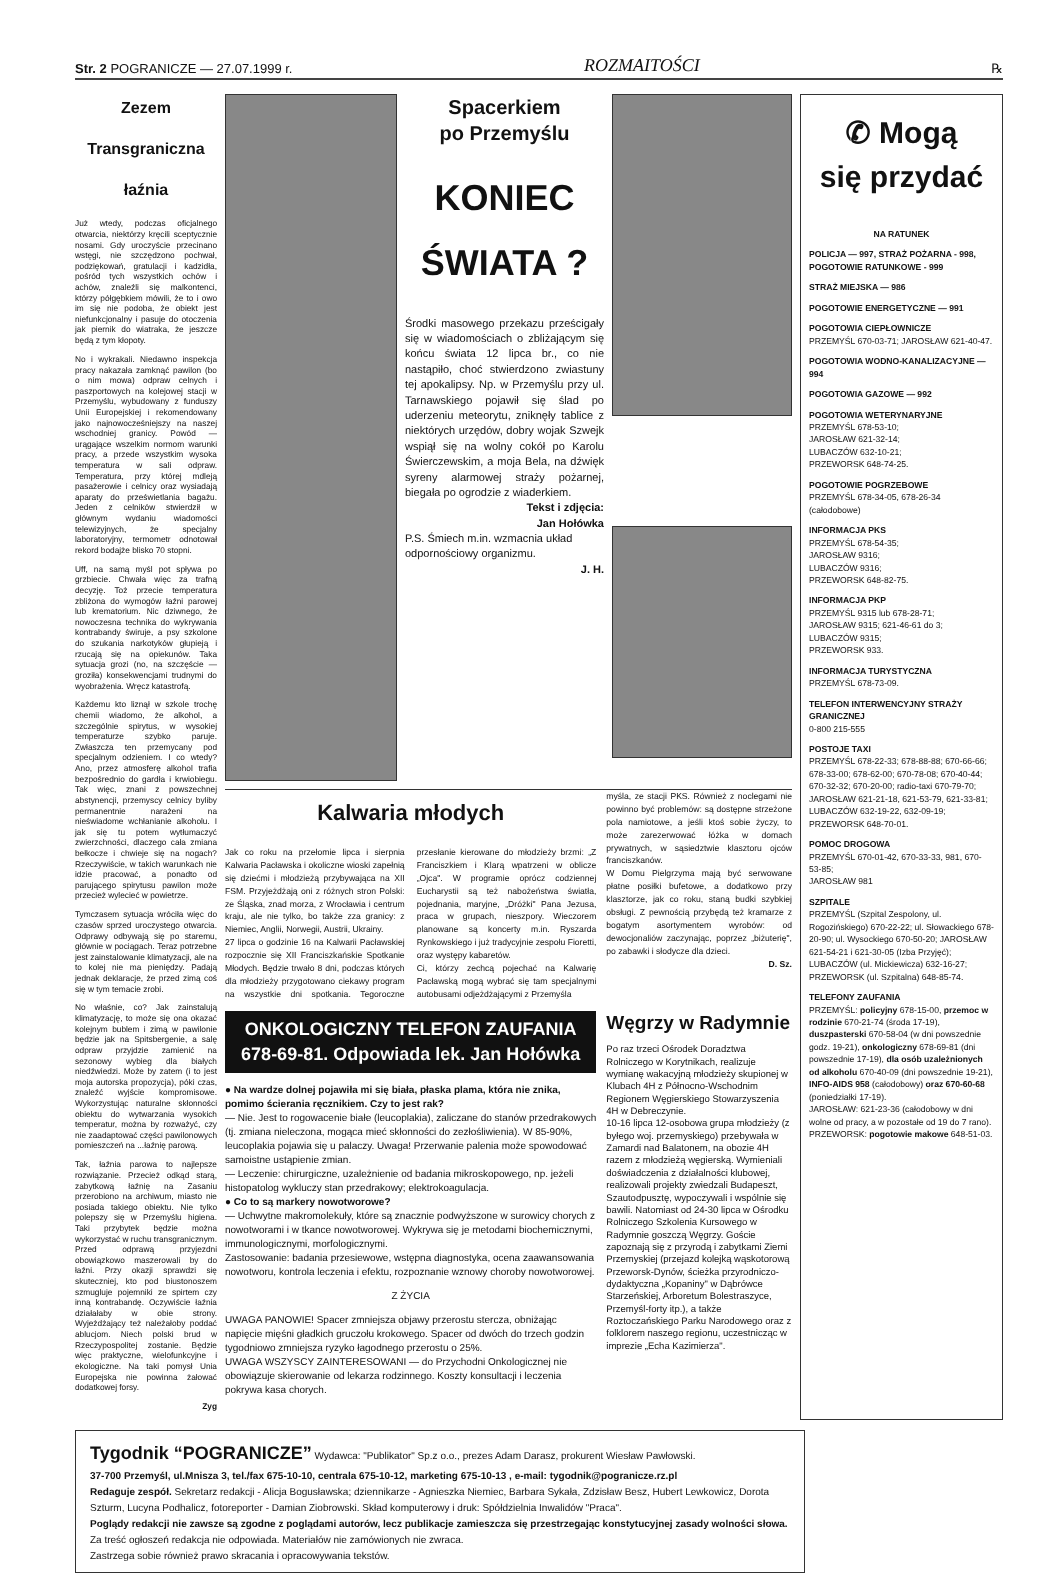Str. 2 POGRANICZE — 27.07.1999 r. ROZMAITOŚCI ℞
Zezem
Transgraniczna
łaźnia
Już wtedy, podczas oficjalnego otwarcia, niektórzy kręcili sceptycznie nosami. Gdy uroczyście przecinano wstęgi, nie szczędzono pochwał, podziękowań, gratulacji i kadzidła, pośród tych wszystkich ochów i achów, znaleźli się malkontenci, którzy półgębkiem mówili, że to i owo im się nie podoba, że obiekt jest niefunkcjonalny i pasuje do otoczenia jak piernik do wiatraka, że jeszcze będą z tym kłopoty.
No i wykrakali. Niedawno inspekcja pracy nakazała zamknąć pawilon (bo o nim mowa) odpraw celnych i paszportowych na kolejowej stacji w Przemyślu, wybudowany z funduszy Unii Europejskiej i rekomendowany jako najnowocześniejszy na naszej wschodniej granicy. Powód — urągające wszelkim normom warunki pracy, a przede wszystkim wysoka temperatura w sali odpraw. Temperatura, przy której mdleją pasażerowie i celnicy oraz wysiadają aparaty do prześwietlania bagażu. Jeden z celników stwierdził w głównym wydaniu wiadomości telewizyjnych, że specjalny laboratoryjny, termometr odnotował rekord bodajże blisko 70 stopni.
Uff, na samą myśl pot spływa po grzbiecie. Chwała więc za trafną decyzję. Toż przecie temperatura zbliżona do wymogów łaźni parowej lub krematorium. Nic dziwnego, że nowoczesna technika do wykrywania kontrabandy świruje, a psy szkolone do szukania narkotyków głupieją i rzucają się na opiekunów. Taka sytuacja grozi (no, na szczęście — groziła) konsekwencjami trudnymi do wyobrażenia. Wręcz katastrofą.
Każdemu kto liznął w szkole trochę chemii wiadomo, że alkohol, a szczególnie spirytus, w wysokiej temperaturze szybko paruje. Zwłaszcza ten przemycany pod specjalnym odzieniem. I co wtedy? Ano, przez atmosferę alkohol trafia bezpośrednio do gardła i krwiobiegu. Tak więc, znani z powszechnej abstynencji, przemyscy celnicy byliby permanentnie narażeni na nieświadome wchłanianie alkoholu. I jak się tu potem wytłumaczyć zwierzchności, dlaczego cała zmiana bełkocze i chwieje się na nogach? Rzeczywiście, w takich warunkach nie idzie pracować, a ponadto od parującego spirytusu pawilon może przecież wylecieć w powietrze.
Tymczasem sytuacja wróciła więc do czasów sprzed uroczystego otwarcia. Odprawy odbywają się po staremu, głównie w pociągach. Teraz potrzebne jest zainstalowanie klimatyzacji, ale na to kolej nie ma pieniędzy. Padają jednak deklaracje, że przed zimą coś się w tym temacie zrobi.
No właśnie, co? Jak zainstalują klimatyzację, to może się ona okazać kolejnym bublem i zimą w pawilonie będzie jak na Spitsbergenie, a salę odpraw przyjdzie zamienić na sezonowy wybieg dla białych niedźwiedzi. Może by zatem (i to jest moja autorska propozycja), póki czas, znaleźć wyjście kompromisowe. Wykorzystując naturalne skłonności obiektu do wytwarzania wysokich temperatur, można by rozważyć, czy nie zaadaptować części pawilonowych pomieszczeń na ...łaźnię parową.
Tak, łaźnia parowa to najlepsze rozwiązanie. Przecież odkąd starą, zabytkową łaźnię na Zasaniu przerobiono na archiwum, miasto nie posiada takiego obiektu. Nie tylko polepszy się w Przemyślu higiena. Taki przybytek będzie można wykorzystać w ruchu transgranicznym. Przed odprawą przyjezdni obowiązkowo maszerowali by do łaźni. Przy okazji sprawdzi się skuteczniej, kto pod biustonoszem szmugluje pojemniki ze spirtem czy inną kontrabandę. Oczywiście łaźnia działałaby w obie strony. Wyjeżdżający też należałoby poddać ablucjom. Niech polski brud w Rzeczypospolitej zostanie. Będzie więc praktyczne, wielofunkcyjne i ekologiczne. Na taki pomysł Unia Europejska nie powinna żałować dodatkowej forsy.
Zyg
Spacerkiem
po Przemyślu
KONIEC
ŚWIATA ?
Środki masowego przekazu prześcigały się w wiadomościach o zbliżającym się końcu świata 12 lipca br., co nie nastąpiło, choć stwierdzono zwiastuny tej apokalipsy. Np. w Przemyślu przy ul. Tarnawskiego pojawił się ślad po uderzeniu meteorytu, zniknęły tablice z niektórych urzędów, dobry wojak Szwejk wspiął się na wolny cokół po Karolu Świerczewskim, a moja Bela, na dźwięk syreny alarmowej straży pożarnej, biegała po ogrodzie z wiaderkiem.
Tekst i zdjęcia:
Jan Hołówka
P.S. Śmiech m.in. wzmacnia układ odpornościowy organizmu.
J. H.
Kalwaria młodych
Jak co roku na przełomie lipca i sierpnia Kalwaria Pacławska i okoliczne wioski zapełnią się dziećmi i młodzieżą przybywająca na XII FSM. Przyjeżdżają oni z różnych stron Polski: ze Śląska, znad morza, z Wrocławia i centrum kraju, ale nie tylko, bo także zza granicy: z Niemiec, Anglii, Norwegii, Austrii, Ukrainy.
27 lipca o godzinie 16 na Kalwarii Pacławskiej rozpocznie się XII Franciszkańskie Spotkanie Młodych. Będzie trwało 8 dni, podczas których dla młodzieży przygotowano ciekawy program na wszystkie dni spotkania. Tegoroczne przesłanie kierowane do młodzieży brzmi: „Z Franciszkiem i Klarą wpatrzeni w oblicze „Ojca". W programie oprócz codziennej Eucharystii są też nabożeństwa światła, pojednania, maryjne, „Dróżki" Pana Jezusa, praca w grupach, nieszpory. Wieczorem planowane są koncerty m.in. Ryszarda Rynkowskiego i już tradycyjnie zespołu Fioretti, oraz występy kabaretów.
Ci, którzy zechcą pojechać na Kalwarię Pacławską mogą wybrać się tam specjalnymi autobusami odjeżdżającymi z Przemyśla
myśla, ze stacji PKS. Również z noclegami nie powinno być problemów: są dostępne strzeżone pola namiotowe, a jeśli ktoś sobie życzy, to może zarezerwować łóżka w domach prywatnych, w sąsiedztwie klasztoru ojców franciszkanów.
W Domu Pielgrzyma mają być serwowane płatne posiłki bufetowe, a dodatkowo przy klasztorze, jak co roku, staną budki szybkiej obsługi. Z pewnością przybędą też kramarze z bogatym asortymentem wyrobów: od dewocjonaliów zaczynając, poprzez „biżuterię", po zabawki i słodycze dla dzieci.
D. Sz.
ONKOLOGICZNY TELEFON ZAUFANIA
678-69-81. Odpowiada lek. Jan Hołówka
● Na wardze dolnej pojawiła mi się biała, płaska plama, która nie znika, pomimo ścierania ręcznikiem. Czy to jest rak?
— Nie. Jest to rogowacenie białe (leucoplakia), zaliczane do stanów przedrakowych (tj. zmiana nieleczona, mogąca mieć skłonności do zezłośliwienia). W 85-90%, leucoplakia pojawia się u palaczy. Uwaga! Przerwanie palenia może spowodować samoistne ustąpienie zmian.
— Leczenie: chirurgiczne, uzależnienie od badania mikroskopowego, np. jeżeli histopatolog wykluczy stan przedrakowy; elektrokoagulacja.
● Co to są markery nowotworowe?
— Uchwytne makromolekuły, które są znacznie podwyższone w surowicy chorych z nowotworami i w tkance nowotworowej. Wykrywa się je metodami biochemicznymi, immunologicznymi, morfologicznymi.
Zastosowanie: badania przesiewowe, wstępna diagnostyka, ocena zaawansowania nowotworu, kontrola leczenia i efektu, rozpoznanie wznowy choroby nowotworowej.
Z ŻYCIA
UWAGA PANOWIE! Spacer zmniejsza objawy przerostu stercza, obniżając napięcie mięśni gładkich gruczołu krokowego. Spacer od dwóch do trzech godzin tygodniowo zmniejsza ryzyko łagodnego przerostu o 25%.
UWAGA WSZYSCY ZAINTERESOWANI — do Przychodni Onkologicznej nie obowiązuje skierowanie od lekarza rodzinnego. Koszty konsultacji i leczenia pokrywa kasa chorych.
Węgrzy w Radymnie
Po raz trzeci Ośrodek Doradztwa Rolniczego w Korytnikach, realizuje wymianę wakacyjną młodzieży skupionej w Klubach 4H z Północno-Wschodnim Regionem Węgierskiego Stowarzyszenia 4H w Debreczynie.
10-16 lipca 12-osobowa grupa młodzieży (z byłego woj. przemyskiego) przebywała w Zamardi nad Balatonem, na obozie 4H razem z młodzieżą węgierską. Wymieniali doświadczenia z działalności klubowej, realizowali projekty zwiedzali Budapeszt, Szautodpusztę, wypoczywali i wspólnie się bawili. Natomiast od 24-30 lipca w Ośrodku Rolniczego Szkolenia Kursowego w Radymnie goszczą Węgrzy. Goście zapoznają się z przyrodą i zabytkami Ziemi Przemyskiej (przejazd kolejką wąskotorową Przeworsk-Dynów, ścieżka przyrodniczo-dydaktyczna „Kopaniny" w Dąbrówce Starzeńskiej, Arboretum Bolestraszyce, Przemyśl-forty itp.), a także Roztoczańskiego Parku Narodowego oraz z folklorem naszego regionu, uczestnicząc w imprezie „Echa Kazimierza".
✆ Mogą
się przydać
NA RATUNEK
POLICJA — 997, STRAŻ POŻARNA - 998, POGOTOWIE RATUNKOWE - 999
STRAŻ MIEJSKA — 986
POGOTOWIE ENERGETYCZNE — 991
POGOTOWIA CIEPŁOWNICZE
PRZEMYŚL 670-03-71; JAROSŁAW 621-40-47.
POGOTOWIA WODNO-KANALIZACYJNE — 994
POGOTOWIA GAZOWE — 992
POGOTOWIA WETERYNARYJNE
PRZEMYŚL 678-53-10;
JAROSŁAW 621-32-14;
LUBACZÓW 632-10-21;
PRZEWORSK 648-74-25.
POGOTOWIE POGRZEBOWE
PRZEMYŚL 678-34-05, 678-26-34 (całodobowe)
INFORMACJA PKS
PRZEMYŚL 678-54-35;
JAROSŁAW 9316;
LUBACZÓW 9316;
PRZEWORSK 648-82-75.
INFORMACJA PKP
PRZEMYŚL 9315 lub 678-28-71;
JAROSŁAW 9315; 621-46-61 do 3;
LUBACZÓW 9315;
PRZEWORSK 933.
INFORMACJA TURYSTYCZNA
PRZEMYŚL 678-73-09.
TELEFON INTERWENCYJNY STRAŻY GRANICZNEJ
0-800 215-555
POSTOJE TAXI
PRZEMYŚL 678-22-33; 678-88-88; 670-66-66; 678-33-00; 678-62-00; 670-78-08; 670-40-44; 670-32-32; 670-20-00; radio-taxi 670-79-70; JAROSŁAW 621-21-18, 621-53-79, 621-33-81; LUBACZÓW 632-19-22, 632-09-19; PRZEWORSK 648-70-01.
POMOC DROGOWA
PRZEMYŚL 670-01-42, 670-33-33, 981, 670-53-85;
JAROSŁAW 981
SZPITALE
PRZEMYŚL (Szpital Zespolony, ul. Rogozińskiego) 670-22-22; ul. Słowackiego 678-20-90; ul. Wysockiego 670-50-20; JAROSŁAW 621-54-21 i 621-30-05 (Izba Przyjęć); LUBACZÓW (ul. Mickiewicza) 632-16-27; PRZEWORSK (ul. Szpitalna) 648-85-74.
TELEFONY ZAUFANIA
PRZEMYŚL: policyjny 678-15-00, przemoc w rodzinie 670-21-74 (środa 17-19), duszpasterski 670-58-04 (w dni powszednie godz. 19-21), onkologiczny 678-69-81 (dni powszednie 17-19), dla osób uzależnionych od alkoholu 670-40-09 (dni powszednie 19-21), INFO-AIDS 958 (całodobowy) oraz 670-60-68 (poniedziałki 17-19).
JAROSŁAW: 621-23-36 (całodobowy w dni wolne od pracy, a w pozostałe od 19 do 7 rano).
PRZEWORSK: pogotowie makowe 648-51-03.
Tygodnik “POGRANICZE” Wydawca: "Publikator" Sp.z o.o., prezes Adam Darasz, prokurent Wiesław Pawłowski.
37-700 Przemyśl, ul.Mnisza 3, tel./fax 675-10-10, centrala 675-10-12, marketing 675-10-13 , e-mail: tygodnik@pogranicze.rz.pl
Redaguje zespół. Sekretarz redakcji - Alicja Bogusławska; dziennikarze - Agnieszka Niemiec, Barbara Sykała, Zdzisław Besz, Hubert Lewkowicz, Dorota Szturm, Lucyna Podhalicz, fotoreporter - Damian Ziobrowski. Skład komputerowy i druk: Spółdzielnia Inwalidów "Praca".
Poglądy redakcji nie zawsze są zgodne z poglądami autorów, lecz publikacje zamieszcza się przestrzegając konstytucyjnej zasady wolności słowa. Za treść ogłoszeń redakcja nie odpowiada. Materiałów nie zamówionych nie zwraca.
Zastrzega sobie również prawo skracania i opracowywania tekstów.